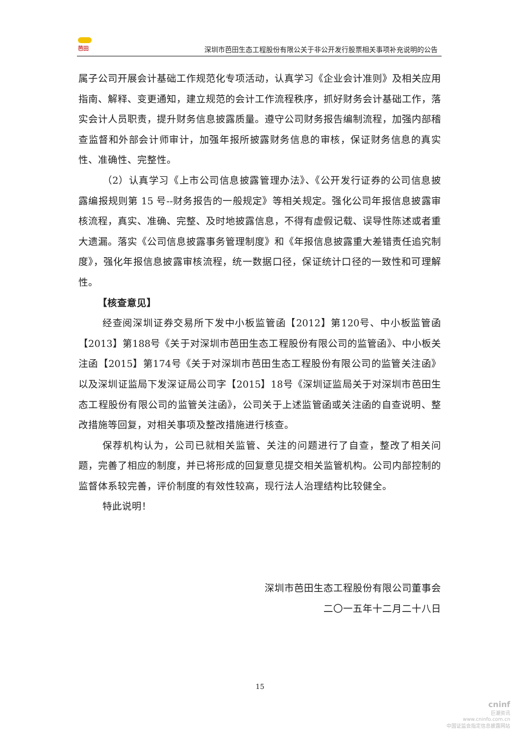芭田
深圳市芭田生态工程股份有限公关于非公开发行股票相关事项补充说明的公告
属子公司开展会计基础工作规范化专项活动，认真学习《企业会计准则》及相关应用指南、解释、变更通知，建立规范的会计工作流程秩序，抓好财务会计基础工作，落实会计人员职责，提升财务信息披露质量。遵守公司财务报告编制流程，加强内部稽查监督和外部会计师审计，加强年报所披露财务信息的审核，保证财务信息的真实性、准确性、完整性。
（2）认真学习《上市公司信息披露管理办法》、《公开发行证券的公司信息披露编报规则第 15 号--财务报告的一般规定》等相关规定。强化公司年报信息披露审核流程，真实、准确、完整、及时地披露信息，不得有虚假记载、误导性陈述或者重大遗漏。落实《公司信息披露事务管理制度》和《年报信息披露重大差错责任追究制度》，强化年报信息披露审核流程，统一数据口径，保证统计口径的一致性和可理解性。
【核查意见】
经查阅深圳证券交易所下发中小板监管函【2012】第120号、中小板监管函【2013】第188号《关于对深圳市芭田生态工程股份有限公司的监管函》、中小板关注函【2015】第174号《关于对深圳市芭田生态工程股份有限公司的监管关注函》以及深圳证监局下发深证局公司字【2015】18号《深圳证监局关于对深圳市芭田生态工程股份有限公司的监管关注函》，公司关于上述监管函或关注函的自查说明、整改措施等回复，对相关事项及整改措施进行核查。
保荐机构认为，公司已就相关监管、关注的问题进行了自查，整改了相关问题，完善了相应的制度，并已将形成的回复意见提交相关监管机构。公司内部控制的监督体系较完善，评价制度的有效性较高，现行法人治理结构比较健全。
特此说明！
深圳市芭田生态工程股份有限公司董事会
二〇一五年十二月二十八日
15
cninf
巨潮资讯
www.cninfo.com.cn
中国证监会指定信息披露网站